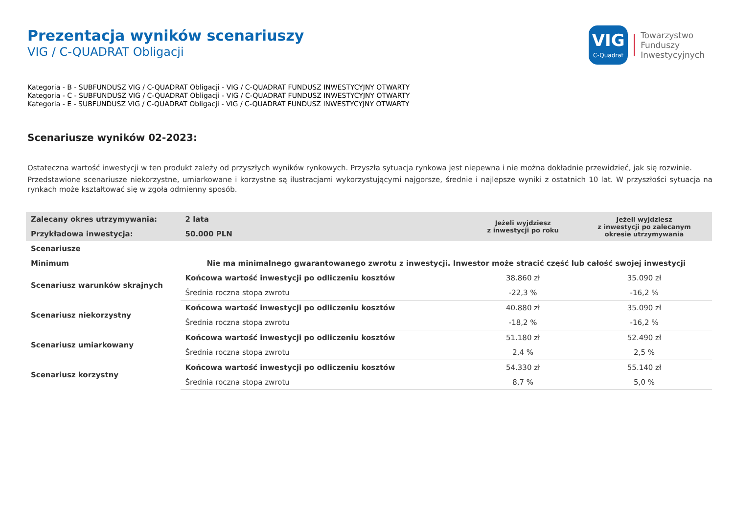VIG
C-Quadrat
Towarzystwo
Funduszy
Inwestycyjnych
Prezentacja wyników scenariuszy
VIG / C-QUADRAT Obligacji
Kategoria - B - SUBFUNDUSZ VIG / C-QUADRAT Obligacji - VIG / C-QUADRAT FUNDUSZ INWESTYCYJNY OTWARTY
Kategoria - C - SUBFUNDUSZ VIG / C-QUADRAT Obligacji - VIG / C-QUADRAT FUNDUSZ INWESTYCYJNY OTWARTY
Kategoria - E - SUBFUNDUSZ VIG / C-QUADRAT Obligacji - VIG / C-QUADRAT FUNDUSZ INWESTYCYJNY OTWARTY
Scenariusze wyników 02-2023:
Ostateczna wartość inwestycji w ten produkt zależy od przyszłych wyników rynkowych. Przyszła sytuacja rynkowa jest niepewna i nie można dokładnie przewidzieć, jak się rozwinie.
Przedstawione scenariusze niekorzystne, umiarkowane i korzystne są ilustracjami wykorzystującymi najgorsze, średnie i najlepsze wyniki z ostatnich 10 lat. W przyszłości sytuacja na rynkach może kształtować się w zgoła odmienny sposób.
| Zalecany okres utrzymywania: | 2 lata | Jeżeli wyjdziesz z inwestycji po roku | Jeżeli wyjdziesz z inwestycji po zalecanym okresie utrzymywania |
| Przykładowa inwestycja: | 50.000 PLN | | |
| Scenariusze | | | |
| Minimum | Nie ma minimalnego gwarantowanego zwrotu z inwestycji. Inwestor może stracić część lub całość swojej inwestycji | | |
| Scenariusz warunków skrajnych | Końcowa wartość inwestycji po odliczeniu kosztów | 38.860 zł | 35.090 zł |
| | Średnia roczna stopa zwrotu | -22,3 % | -16,2 % |
| Scenariusz niekorzystny | Końcowa wartość inwestycji po odliczeniu kosztów | 40.880 zł | 35.090 zł |
| | Średnia roczna stopa zwrotu | -18,2 % | -16,2 % |
| Scenariusz umiarkowany | Końcowa wartość inwestycji po odliczeniu kosztów | 51.180 zł | 52.490 zł |
| | Średnia roczna stopa zwrotu | 2,4 % | 2,5 % |
| Scenariusz korzystny | Końcowa wartość inwestycji po odliczeniu kosztów | 54.330 zł | 55.140 zł |
| | Średnia roczna stopa zwrotu | 8,7 % | 5,0 % |